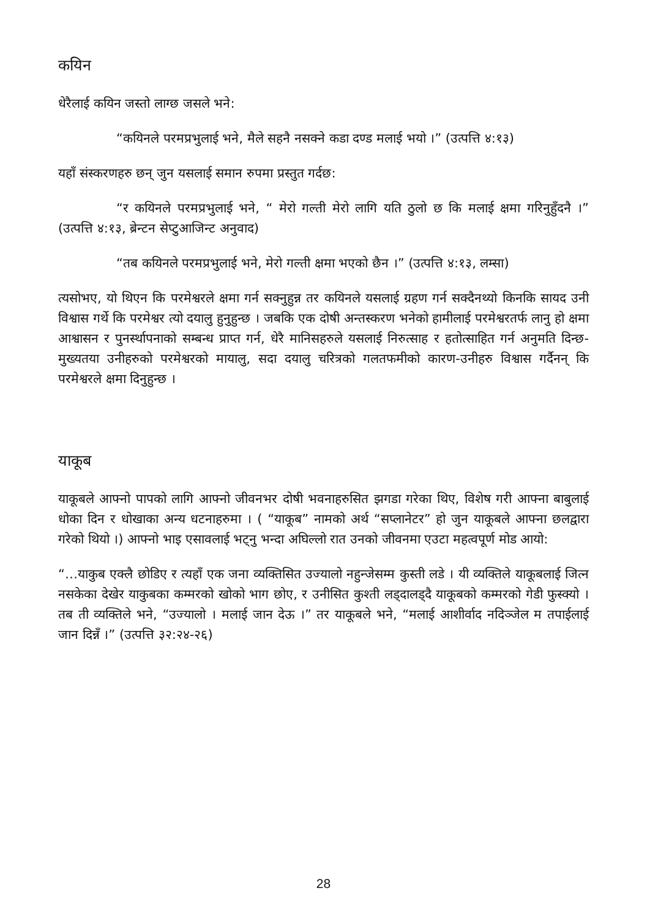कयिन
धेरैलाई कयिन जस्तो लाग्छ जसले भने:
“कयिनले परमप्रभुलाई भने, मैले सहनै नसक्ने कडा दण्ड मलाई भयो ।” (उत्पत्ति ४:१३)
यहाँ संस्करणहरु छन् जुन यसलाई समान रुपमा प्रस्तुत गर्दछ:
“र कयिनले परमप्रभुलाई भने, “ मेरो गल्ती मेरो लागि यति ठुलो छ कि मलाई क्षमा गरिनुहुँदनै ।” (उत्पत्ति ४:१३, ब्रेन्टन सेप्टुआजिन्ट अनुवाद)
“तब कयिनले परमप्रभुलाई भने, मेरो गल्ती क्षमा भएको छैन ।” (उत्पत्ति ४:१३, लम्सा)
त्यसोभए, यो थिएन कि परमेश्वरले क्षमा गर्न सक्नुहुन्न तर कयिनले यसलाई ग्रहण गर्न सक्दैनथ्यो किनकि सायद उनी विश्वास गर्थे कि परमेश्वर त्यो दयालु हुनुहुन्छ । जबकि एक दोषी अन्तस्करण भनेको हामीलाई परमेश्वरतर्फ लानु हो क्षमा आश्वासन र पुनर्स्थापनाको सम्बन्ध प्राप्त गर्न, धेरै मानिसहरुले यसलाई निरुत्साह र हतोत्साहित गर्न अनुमति दिन्छ-मुख्यतया उनीहरुको परमेश्वरको मायालु, सदा दयालु चरित्रको गलतफमीको कारण-उनीहरु विश्वास गर्दैनन् कि परमेश्वरले क्षमा दिनुहुन्छ ।
याकूब
याकूबले आफ्नो पापको लागि आफ्नो जीवनभर दोषी भवनाहरुसित झगडा गरेका थिए, विशेष गरी आफ्ना बाबुलाई धोका दिन र धोखाका अन्य धटनाहरुमा । ( “याकूब” नामको अर्थ “सप्लानेटर” हो जुन याकूबले आफ्ना छलद्वारा गरेको थियो ।) आफ्नो भाइ एसावलाई भट्नु भन्दा अघिल्लो रात उनको जीवनमा एउटा महत्वपूर्ण मोड आयो:
“…याकुब एक्लै छोडिए र त्यहाँ एक जना व्यक्तिसित उज्यालो नहुन्जेसम्म कुस्ती लडे । यी व्यक्तिले याकूबलाई जित्न नसकेका देखेर याकुबका कम्मरको खोको भाग छोए, र उनीसित कुश्ती लड्दालड्दै याकूबको कम्मरको गेडी फुस्क्यो । तब ती व्यक्तिले भने, “उज्यालो । मलाई जान देऊ ।” तर याकूबले भने, “मलाई आशीर्वाद नदिञ्जेल म तपाईलाई जान दिन्नँ ।” (उत्पत्ति ३२:२४-२६)
28